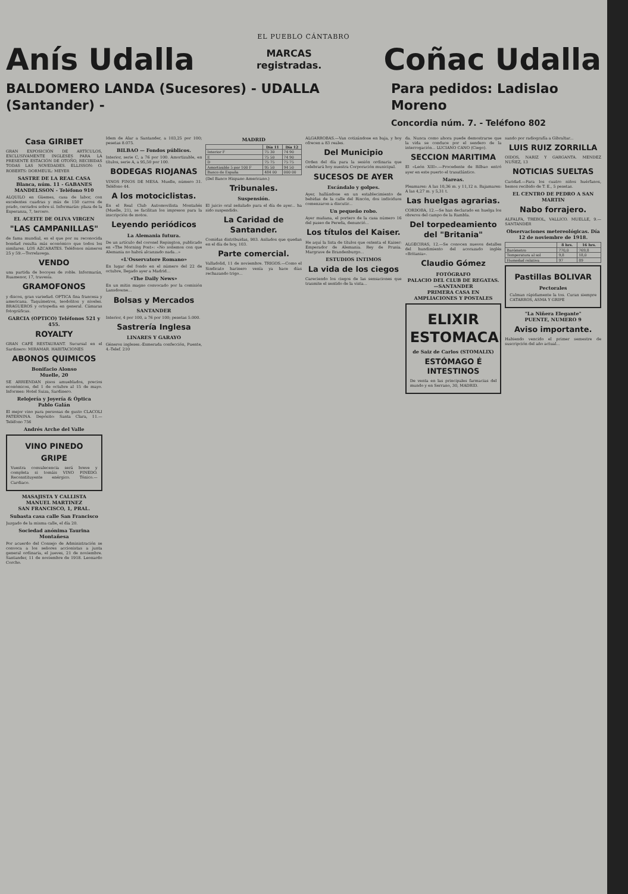EL PUEBLO CÁNTABRO
Anís Udalla MARCAS
registradas. Coñac Udalla
BALDOMERO LANDA (Sucesores) - UDALLA (Santander) - Para pedidos: Ladislao Moreno
Concordia núm. 7. - Teléfono 802
Casa GIRIBET
GRAN EXPOSICIÓN DE ARTÍCULOS, EXCLUSIVAMENTE INGLESES PARA LA PRESENTE ESTACIÓN DE OTOÑO, RECIBIDAS TODAS LAS NOVEDADES. ELLISSON: O. ROBERTS: DORMEUIL: MEYER
SASTRE DE LA REAL CASA
Blanca, núm. 11 - GABANES MANDELSSON - Teléfono 910
ALQUILO en Güemes, casa de labor, con excelentes cuadras y más de 150 carros de prado, cerrados sobre sí. Informarán: plaza de la Esperanza, 7, tercero.
EL ACEITE DE OLIVA VIRGEN
"LAS CAMPANILLAS"
de fama mundial, es el que por su reconocida bondad resulta más económico que todos los similares. LOS AZCARATES. Teléfonos números 25 y 59.—Torrelavega.
VENDO
una partida de bocoyes de roble. Informarán, Ruamenor, 17, travesía.
GRAMOFONOS
y discos, gran variedad. OPTICA fina francesa y americana. Taquímetros, teodolitos y niveles. BRAGUEROS y ortopedia en general. Cámaras fotográficas.
GARCIA (OPTICO) Teléfonos 521 y 455.
ROYALTY
GRAN CAFÉ RESTAURANT. Sucursal en el Sardinero: MIRAMAR. HABITACIONES
ABONOS QUIMICOS
Bonifacio Alonso
Muelle, 20
SE ARRIENDAN pisos amueblados, precios económicos, del 1 de octubre al 15 de mayo. Informes: Hotel Suiza, Sardinero.
Relojería y Joyería & Óptica
Pablo Galán
El mejor vino para personas de gusto CLACOLI PATERNINA. Depósito: Santa Clara, 11.—Teléfono 756
Andrés Arche del Valle
VINO PINEDO
GRIPE
Vuestra convalecencia será breve y completa si tomáis VINO PINEDO. Reconstituyente enérgico. Tónico.—Cardiaco.
MASAJISTA Y CALLISTA
MANUEL MARTINEZ
SAN FRANCISCO, 1, PRAL.
Subasta casa calle San Francisco
Juzgado de la misma calle, el día 20.
Sociedad anónima Taurina Montañesa
Por acuerdo del Consejo de Administración se convoca a los señores accionistas a junta general ordinaria, el jueves, 21 de noviembre. Santander, 11 de noviembre de 1918. Leonardo Corcho.
Idem de Alar a Santander, a 103,25 por 100; pesetas 8.075.
BILBAO — Fondos públicos.
Interior, serie C, a 76 por 100. Amortizable, en títulos, serie A, a 95,50 por 100.
BODEGAS RIOJANAS
VINOS FINOS DE MESA. Muelle, número 31. Teléfono 44.
A los motociclistas.
En el Real Club Automovilista Montañés (Muelle, 21), se facilitan los impresos para la inscripción de motos.
Leyendo periódicos
La Alemania futura.
De un artículo del coronel Repington, publicado en «The Morning Post»: «No soñemos con que Alemania no habrá alcanzado nada...»
«L'Osservatore Romano»
En lugar del fondo en el número del 22 de octubre, llegado ayer a Madrid...
«The Daily News»
En un mitin magno convocado por la comisión Lansdowne...
Bolsas y Mercados
SANTANDER
Interior, 4 por 100, a 76 por 100; pesetas 5.000.
Sastrería Inglesa
LINARES Y GARAYO
Géneros ingleses.-Esmerada confección, Puente, 4.-Telef. 210
MADRID
| | Día 11 | Día 12 |
| --- | --- | --- |
| Interior F | 75 30 | 74 90 |
| E | 75 50 | 74 90 |
| D | 75 75 | 75 75 |
| Amortizable 5 por 100 F | 95 50 | 94 50 |
| Banco de España | 484 00 | 000 00 |
(Del Banco Hispano Americano.)
Tribunales.
Suspensión.
El juicio oral señalado para el día de ayer... ha sido suspendido.
La Caridad de Santander.
Comidas distribuidas, 903. Asilados que quedan en el día de hoy, 103.
Parte comercial.
Valladolid, 11 de noviembre. TRIGOS.—Como el Sindicato harinero venía ya hace días rechazando trigo...
ALGARROBAS.—Van cotizándose en baja, y hoy ofrecen a 83 reales.
Del Municipio
Orden del día para la sesión ordinaria que celebrará hoy nuestra Corporación municipal.
SUCESOS DE AYER
Escándalo y golpes.
Ayer, hallándose en un establecimiento de bebidas de la calle del Rincón, dos individuos comenzaron a discutir...
Un pequeño robo.
Ayer mañana, el portero de la casa número 16 del paseo de Pereda, denunció...
Los títulos del Kaiser.
He aquí la lista de títulos que ostenta el Kaiser: Emperador de Alemania. Rey de Prusia. Margrave de Brandenburgo...
ESTUDIOS INTIMOS
La vida de los ciegos
Careciendo los ciegos de las sensaciones que trasmite el sentido de la vista...
da. Nunca como ahora puede demostrarse que la vida se conduce por el sendero de la interrogación... LUCIANO CANO (Ciego).
SECCION MARITIMA
El «León XIII».—Procedente de Bilbao entró ayer en este puerto el trasatlántico.
Mareas.
Pleamares: A las 10,36 m. y 11,12 n. Bajamares: A las 4,27 m. y 5,31 t.
Las huelgas agrarias.
CORDOBA, 12.—Se han declarado en huelga los obreros del campo de la Rambla.
Del torpedeamiento del "Britania"
ALGECIRAS, 12.—Se conocen nuevos detalles del hundimiento del acorazado inglés «Britania».
Claudio Gómez
FOTÓGRAFO
PALACIO DEL CLUB DE REGATAS.—SANTANDER
PRIMERA CASA EN AMPLIACIONES Y POSTALES
ELIXIR ESTOMACAL
de Saiz de Carlos (STOMALIX)
ESTÓMAGO É INTESTINOS
De venta en las principales farmacias del mundo y en Serrano, 30, MADRID.
sando por radiografía a Gibraltar...
LUIS RUIZ ZORRILLA
OIDOS, NARIZ Y GARGANTA. MENDEZ NUÑEZ, 13
NOTICIAS SUELTAS
Caridad.—Para los cuatro niños huérfanos, hemos recibido de T. E., 5 pesetas.
EL CENTRO DE PEDRO A SAN MARTIN
Nabo forrajero.
ALFALFA, TREBOL, VALLICO. MUELLE, 9.—SANTANDER
Observaciones metereológicas. Día 12 de noviembre de 1918.
| | 8 hrs. | 16 hrs. |
| --- | --- | --- |
| Barómetro | 770,0 | 769,8 |
| Temperatura al sol | 9,8 | 18,0 |
| Humedad relativa | 97 | 89 |
Pastillas BOLIVAR
Pectorales
Calman rápidamente la tos. Curan siempre CATARROS, ASMA Y GRIPE
"La Niñera Elegante"
PUENTE, NUMERO 9
Aviso importante.
Habiendo vencido el primer semestre de suscripción del año actual...